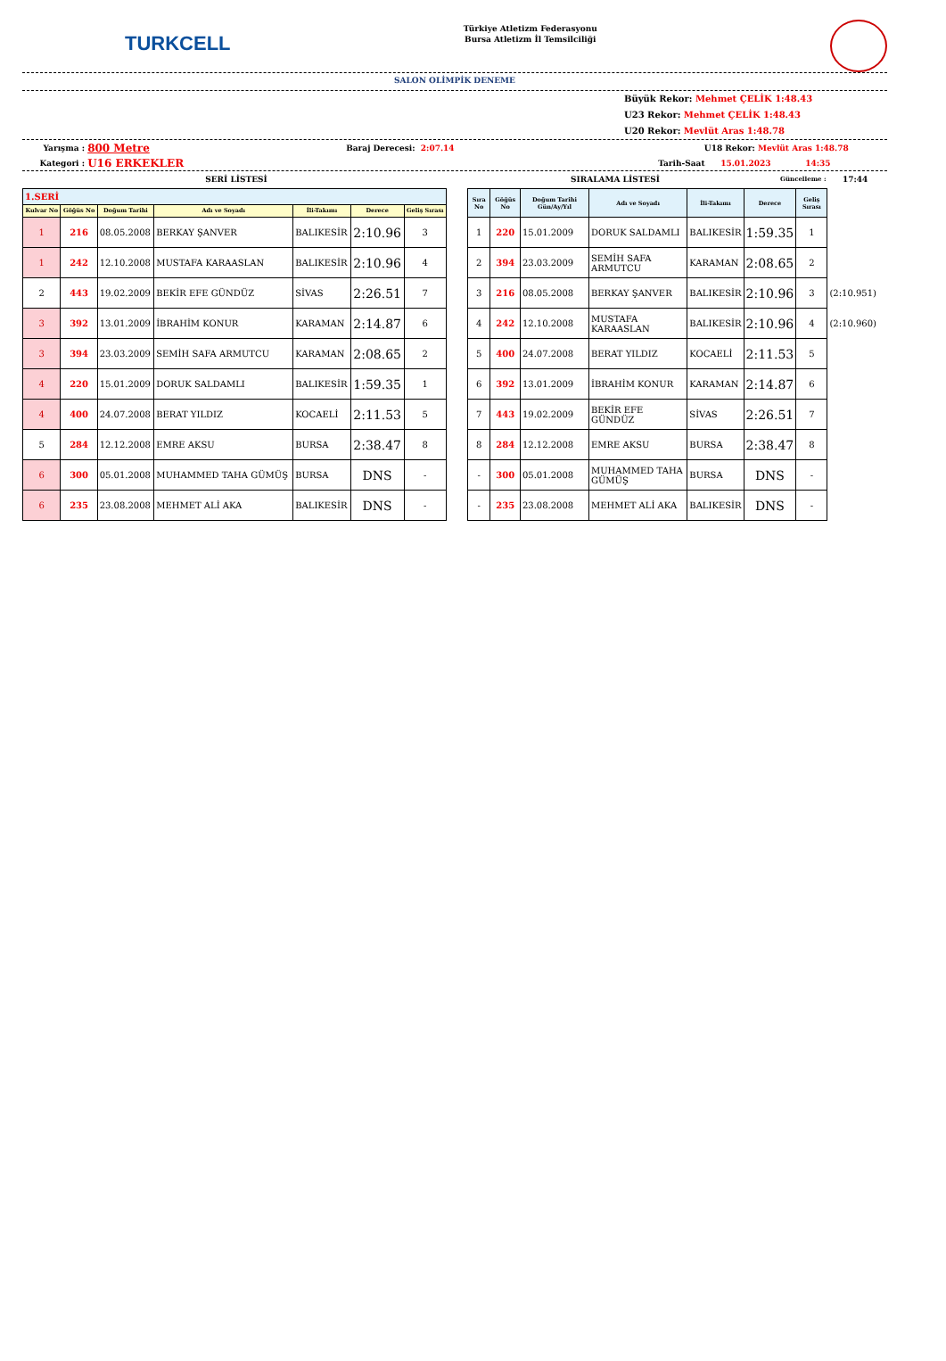TURKCELL
Türkiye Atletizm Federasyonu
Bursa Atletizm İl Temsilciliği
SALON OLİMPİK DENEME
Büyük Rekor: Mehmet ÇELİK 1:48.43
U23 Rekor: Mehmet ÇELİK 1:48.43
U20 Rekor: Mevlüt Aras 1:48.78
Yarışma : 800 Metre Baraj Derecesi: 2:07.14 U18 Rekor: Mevlüt Aras 1:48.78
Kategori : U16 ERKEKLER Tarih-Saat 15.01.2023 14:35
SERİ LİSTESİ SIRALAMA LİSTESİ Güncelleme : 17:44
| 1.SERİ | | | | | | |
| Kulvar No | Göğüs No | Doğum Tarihi | Adı ve Soyadı | İli-Takımı | Derece | Geliş Sırası |
| 1 | 216 | 08.05.2008 | BERKAY ŞANVER | BALIKESİR | 2:10.96 | 3 |
| 1 | 242 | 12.10.2008 | MUSTAFA KARAASLAN | BALIKESİR | 2:10.96 | 4 |
| 2 | 443 | 19.02.2009 | BEKİR EFE GÜNDÜZ | SİVAS | 2:26.51 | 7 |
| 3 | 392 | 13.01.2009 | İBRAHİM KONUR | KARAMAN | 2:14.87 | 6 |
| 3 | 394 | 23.03.2009 | SEMİH SAFA ARMUTCU | KARAMAN | 2:08.65 | 2 |
| 4 | 220 | 15.01.2009 | DORUK SALDAMLI | BALIKESİR | 1:59.35 | 1 |
| 4 | 400 | 24.07.2008 | BERAT YILDIZ | KOCAELİ | 2:11.53 | 5 |
| 5 | 284 | 12.12.2008 | EMRE AKSU | BURSA | 2:38.47 | 8 |
| 6 | 300 | 05.01.2008 | MUHAMMED TAHA GÜMÜŞ | BURSA | DNS | - |
| 6 | 235 | 23.08.2008 | MEHMET ALİ AKA | BALIKESİR | DNS | - |
| Sıra No | Göğüs No | Doğum Tarihi Gün/Ay/Yıl | Adı ve Soyadı | İli-Takımı | Derece | Geliş Sırası | |
| --- | --- | --- | --- | --- | --- | --- | --- |
| 1 | 220 | 15.01.2009 | DORUK SALDAMLI | BALIKESİR | 1:59.35 | 1 | |
| 2 | 394 | 23.03.2009 | SEMİH SAFA ARMUTCU | KARAMAN | 2:08.65 | 2 | |
| 3 | 216 | 08.05.2008 | BERKAY ŞANVER | BALIKESİR | 2:10.96 | 3 | (2:10.951) |
| 4 | 242 | 12.10.2008 | MUSTAFA KARAASLAN | BALIKESİR | 2:10.96 | 4 | (2:10.960) |
| 5 | 400 | 24.07.2008 | BERAT YILDIZ | KOCAELİ | 2:11.53 | 5 | |
| 6 | 392 | 13.01.2009 | İBRAHİM KONUR | KARAMAN | 2:14.87 | 6 | |
| 7 | 443 | 19.02.2009 | BEKİR EFE GÜNDÜZ | SİVAS | 2:26.51 | 7 | |
| 8 | 284 | 12.12.2008 | EMRE AKSU | BURSA | 2:38.47 | 8 | |
| - | 300 | 05.01.2008 | MUHAMMED TAHA GÜMÜŞ | BURSA | DNS | - | |
| - | 235 | 23.08.2008 | MEHMET ALİ AKA | BALIKESİR | DNS | - | |